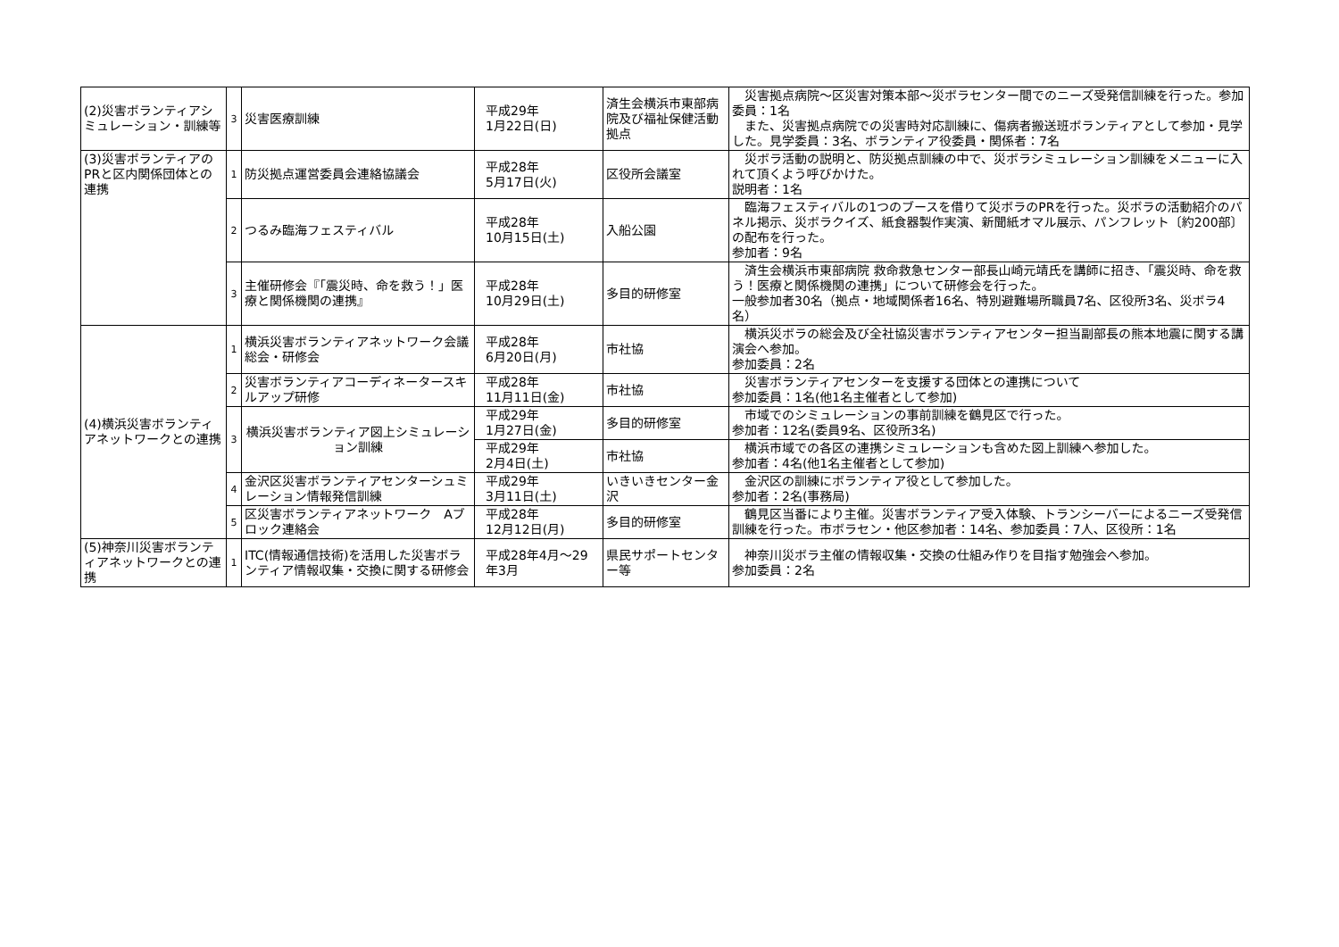| (2)災害ボランティアシミュレーション・訓練等 | 3 | 災害医療訓練 | 平成29年 1月22日(日) | 済生会横浜市東部病院及び福祉保健活動拠点 | 災害拠点病院～区災害対策本部～災ボラセンター間でのニーズ受発信訓練を行った。参加委員：1名 また、災害拠点病院での災害時対応訓練に、傷病者搬送班ボランティアとして参加・見学した。見学委員：3名、ボランティア役委員・関係者：7名 |
| (3)災害ボランティアのPRと区内関係団体との連携 | 1 | 防災拠点運営委員会連絡協議会 | 平成28年 5月17日(火) | 区役所会議室 | 災ボラ活動の説明と、防災拠点訓練の中で、災ボラシミュレーション訓練をメニューに入れて頂くよう呼びかけた。 説明者：1名 |
| | 2 | つるみ臨海フェスティバル | 平成28年 10月15日(土) | 入船公園 | 臨海フェスティバルの1つのブースを借りて災ボラのPRを行った。災ボラの活動紹介のパネル掲示、災ボラクイズ、紙食器製作実演、新聞紙オマル展示、パンフレット〔約200部〕の配布を行った。 参加者：9名 |
| | 3 | 主催研修会『「震災時、命を救う！」医療と関係機関の連携』 | 平成28年 10月29日(土) | 多目的研修室 | 済生会横浜市東部病院 救命救急センター部長山崎元靖氏を講師に招き、「震災時、命を救う！医療と関係機関の連携」について研修会を行った。 一般参加者30名（拠点・地域関係者16名、特別避難場所職員7名、区役所3名、災ボラ4名） |
| (4)横浜災害ボランティアネットワークとの連携 | 1 | 横浜災害ボランティアネットワーク会議 総会・研修会 | 平成28年 6月20日(月) | 市社協 | 横浜災ボラの総会及び全社協災害ボランティアセンター担当副部長の熊本地震に関する講演会へ参加。 参加委員：2名 |
| | 2 | 災害ボランティアコーディネータースキルアップ研修 | 平成28年 11月11日(金) | 市社協 | 災害ボランティアセンターを支援する団体との連携について 参加委員：1名(他1名主催者として参加) |
| | 3 | 横浜災害ボランティア図上シミュレーション訓練 | 平成29年 1月27日(金) | 多目的研修室 | 市域でのシミュレーションの事前訓練を鶴見区で行った。 参加者：12名(委員9名、区役所3名) |
| | | | 平成29年 2月4日(土) | 市社協 | 横浜市域での各区の連携シミュレーションも含めた図上訓練へ参加した。 参加者：4名(他1名主催者として参加) |
| | 4 | 金沢区災害ボランティアセンターシュミレーション情報発信訓練 | 平成29年 3月11日(土) | いきいきセンター金沢 | 金沢区の訓練にボランティア役として参加した。 参加者：2名(事務局) |
| | 5 | 区災害ボランティアネットワーク Aブロック連絡会 | 平成28年 12月12日(月) | 多目的研修室 | 鶴見区当番により主催。災害ボランティア受入体験、トランシーバーによるニーズ受発信訓練を行った。市ボラセン・他区参加者：14名、参加委員：7人、区役所：1名 |
| (5)神奈川災害ボランティアネットワークとの連携 | 1 | ITC(情報通信技術)を活用した災害ボランティア情報収集・交換に関する研修会 | 平成28年4月～29年3月 | 県民サポートセンター等 | 神奈川災ボラ主催の情報収集・交換の仕組み作りを目指す勉強会へ参加。 参加委員：2名 |